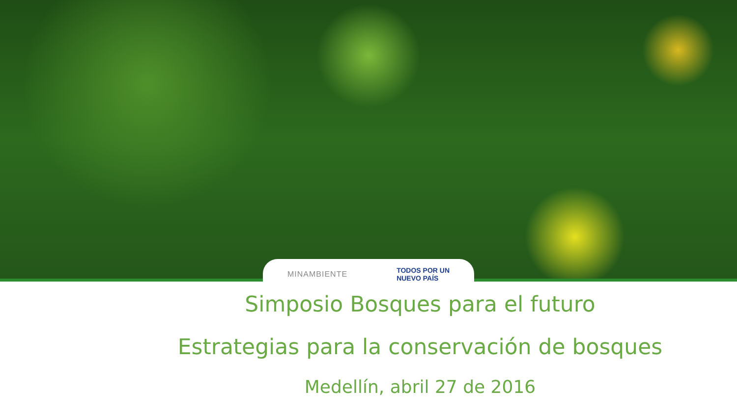MINAMBIENTE TODOS POR UN
NUEVO PAÍS
Simposio Bosques para el futuro
Estrategias para la conservación de bosques
Medellín, abril 27 de 2016